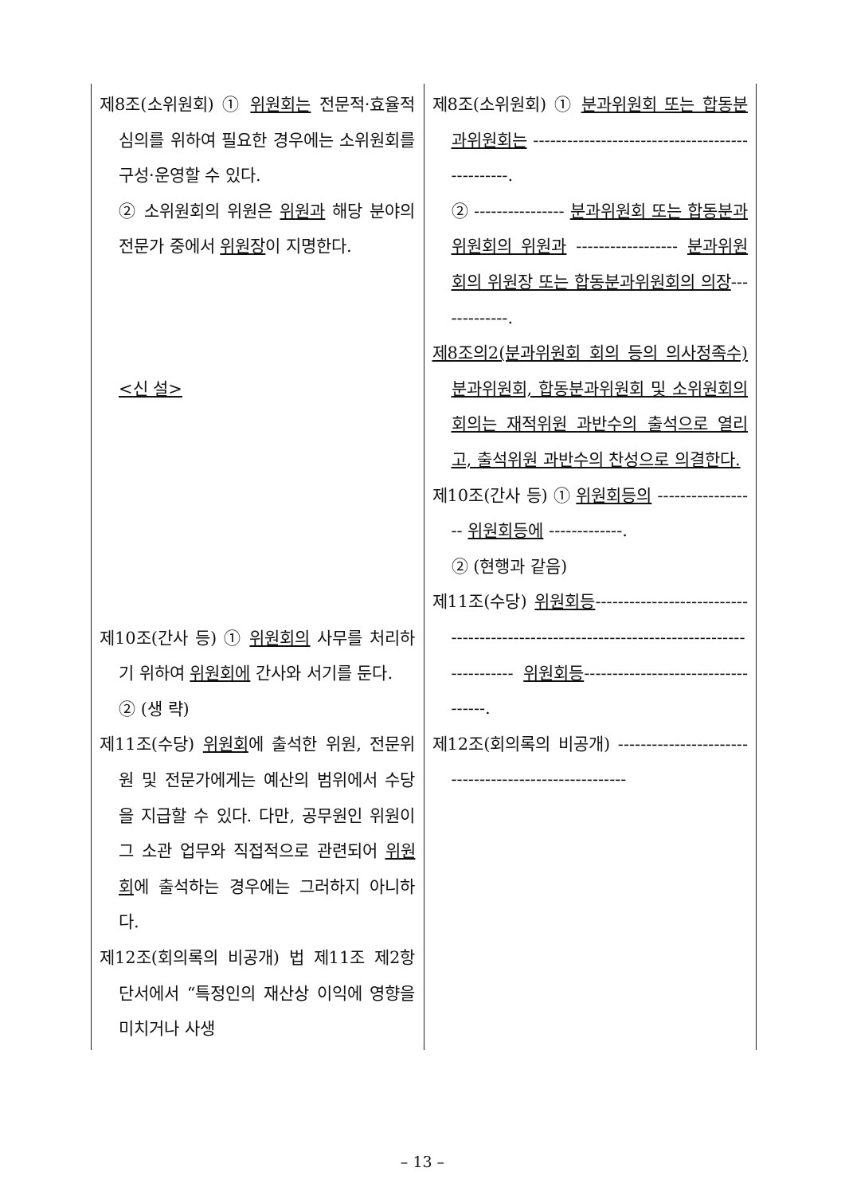| 제8조(소위원회) ① 위원회는 전문적·효율적 심의를 위하여 필요한 경우에는 소위원회를 구성·운영할 수 있다. ② 소위원회의 위원은 위원과 해당 분야의 전문가 중에서 위원장 이 지명한다. <신 설> 제10조(간사 등) ① 위원회의 사무를 처리하기 위하여 위원회에 간사와 서기를 둔다. ② (생 략) 제11조(수당) 위원회 에 출석한 위원, 전문위원 및 전문가에게는 예산의 범위에서 수당을 지급할 수 있다. 다만, 공무원인 위원이 그 소관 업무와 직접적으로 관련되어 위원회 에 출석하는 경우에는 그러하지 아니하다. 제12조(회의록의 비공개) 법 제11조 제2항 단서에서 “특정인의 재산상 이익에 영향을 미치거나 사생 | 제8조(소위원회) ① 분과위원회 또는 합동분과위원회는 ------------------------------------------------. ② ---------------- 분과위원회 또는 합동분과위원회의 위원과 ------------------ 분과위원회의 위원장 또는 합동분과위원회의 의장 -------------. 제8조의2(분과위원회 회의 등의 의사정족수) 분과위원회, 합동분과위원회 및 소위원회의 회의는 재적위원 과반수의 출석으로 열리고, 출석위원 과반수의 찬성으로 의결한다. 제10조(간사 등) ① 위원회등의 ------------------ 위원회등에 -------------. ② (현행과 같음) 제11조(수당) 위원회등 ------------------------------------------------------------------------------------------ 위원회등 -----------------------------------. 제12조(회의록의 비공개) ------------------------------------------------------ |
– 13 –